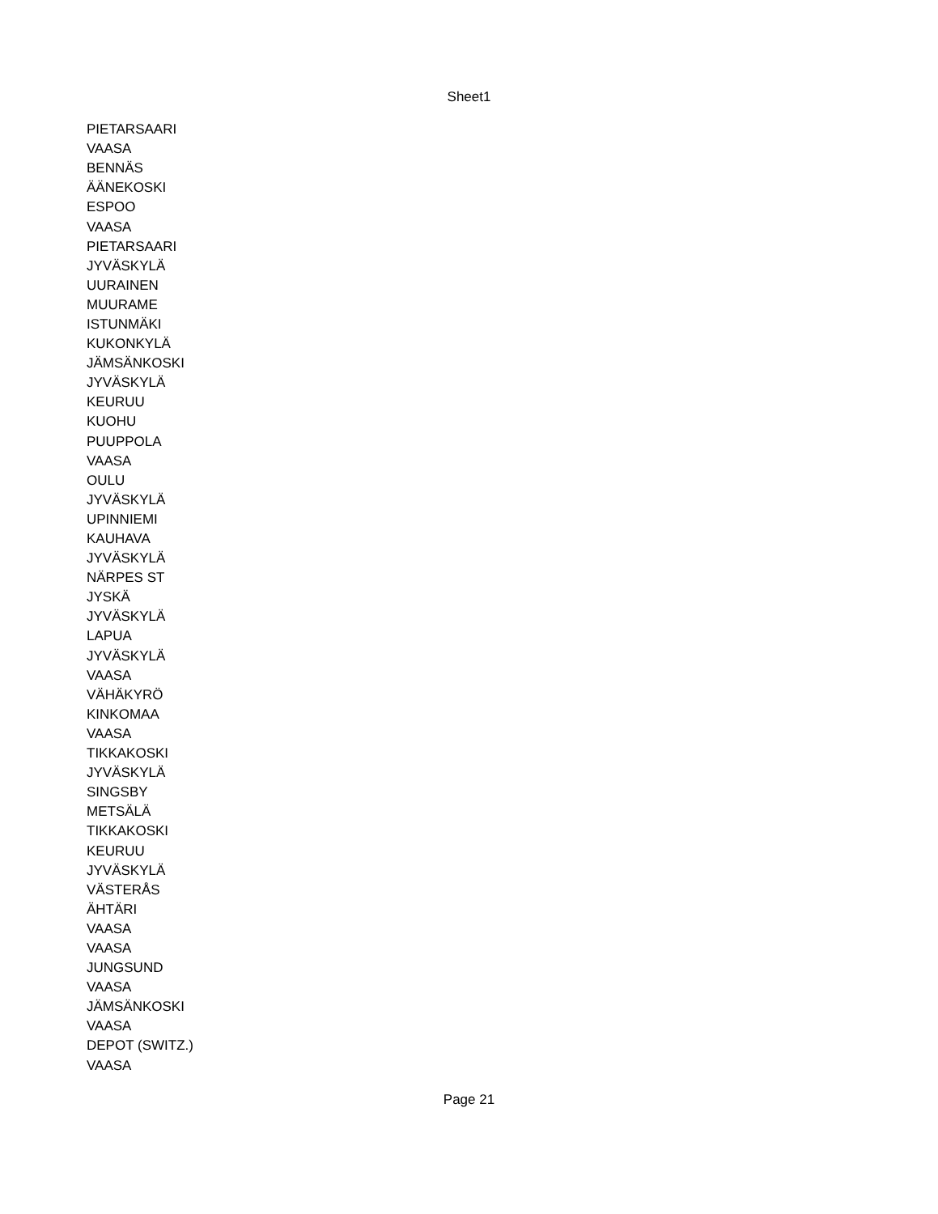Sheet1
| PIETARSAARI |
| VAASA |
| BENNÄS |
| ÄÄNEKOSKI |
| ESPOO |
| VAASA |
| PIETARSAARI |
| JYVÄSKYLÄ |
| UURAINEN |
| MUURAME |
| ISTUNMÄKI |
| KUKONKYLÄ |
| JÄMSÄNKOSKI |
| JYVÄSKYLÄ |
| KEURUU |
| KUOHU |
| PUUPPOLA |
| VAASA |
| OULU |
| JYVÄSKYLÄ |
| UPINNIEMI |
| KAUHAVA |
| JYVÄSKYLÄ |
| NÄRPES ST |
| JYSKÄ |
| JYVÄSKYLÄ |
| LAPUA |
| JYVÄSKYLÄ |
| VAASA |
| VÄHÄKYRÖ |
| KINKOMAA |
| VAASA |
| TIKKAKOSKI |
| JYVÄSKYLÄ |
| SINGSBY |
| METSÄLÄ |
| TIKKAKOSKI |
| KEURUU |
| JYVÄSKYLÄ |
| VÄSTERÅS |
| ÄHTÄRI |
| VAASA |
| VAASA |
| JUNGSUND |
| VAASA |
| JÄMSÄNKOSKI |
| VAASA |
| DEPOT (SWITZ.) |
| VAASA |
Page 21